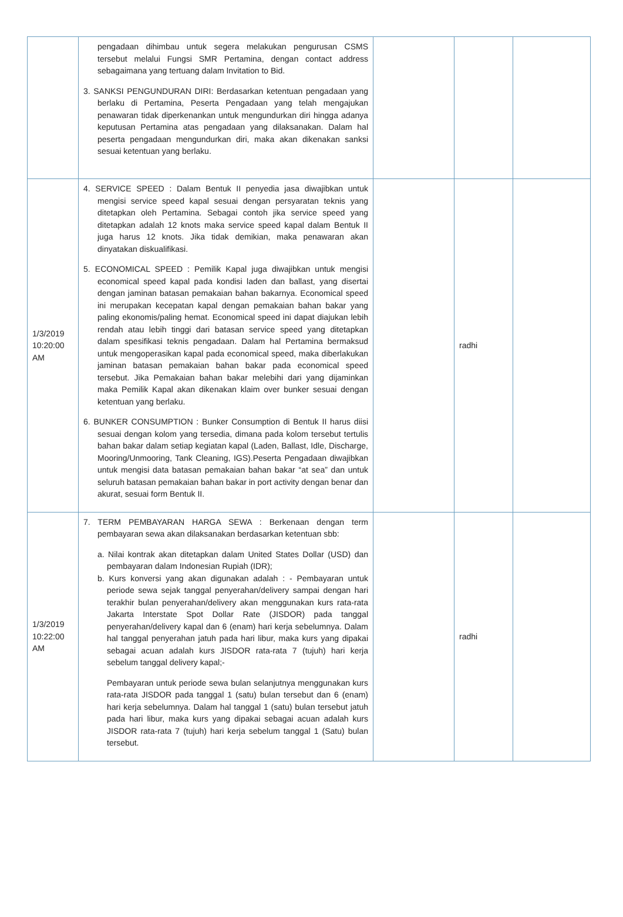| | pengadaan dihimbau untuk segera melakukan pengurusan CSMS tersebut melalui Fungsi SMR Pertamina, dengan contact address sebagaimana yang tertuang dalam Invitation to Bid. 3. SANKSI PENGUNDURAN DIRI: Berdasarkan ketentuan pengadaan yang berlaku di Pertamina, Peserta Pengadaan yang telah mengajukan penawaran tidak diperkenankan untuk mengundurkan diri hingga adanya keputusan Pertamina atas pengadaan yang dilaksanakan. Dalam hal peserta pengadaan mengundurkan diri, maka akan dikenakan sanksi sesuai ketentuan yang berlaku. | | | |
| 1/3/2019 10:20:00 AM | 4. SERVICE SPEED : Dalam Bentuk II penyedia jasa diwajibkan untuk mengisi service speed kapal sesuai dengan persyaratan teknis yang ditetapkan oleh Pertamina. Sebagai contoh jika service speed yang ditetapkan adalah 12 knots maka service speed kapal dalam Bentuk II juga harus 12 knots. Jika tidak demikian, maka penawaran akan dinyatakan diskualifikasi. 5. ECONOMICAL SPEED : Pemilik Kapal juga diwajibkan untuk mengisi economical speed kapal pada kondisi laden dan ballast, yang disertai dengan jaminan batasan pemakaian bahan bakarnya. Economical speed ini merupakan kecepatan kapal dengan pemakaian bahan bakar yang paling ekonomis/paling hemat. Economical speed ini dapat diajukan lebih rendah atau lebih tinggi dari batasan service speed yang ditetapkan dalam spesifikasi teknis pengadaan. Dalam hal Pertamina bermaksud untuk mengoperasikan kapal pada economical speed, maka diberlakukan jaminan batasan pemakaian bahan bakar pada economical speed tersebut. Jika Pemakaian bahan bakar melebihi dari yang dijaminkan maka Pemilik Kapal akan dikenakan klaim over bunker sesuai dengan ketentuan yang berlaku. 6. BUNKER CONSUMPTION : Bunker Consumption di Bentuk II harus diisi sesuai dengan kolom yang tersedia, dimana pada kolom tersebut tertulis bahan bakar dalam setiap kegiatan kapal (Laden, Ballast, Idle, Discharge, Mooring/Unmooring, Tank Cleaning, IGS).Peserta Pengadaan diwajibkan untuk mengisi data batasan pemakaian bahan bakar “at sea” dan untuk seluruh batasan pemakaian bahan bakar in port activity dengan benar dan akurat, sesuai form Bentuk II. | | radhi | |
| 1/3/2019 10:22:00 AM | 7. TERM PEMBAYARAN HARGA SEWA : Berkenaan dengan term pembayaran sewa akan dilaksanakan berdasarkan ketentuan sbb: a. Nilai kontrak akan ditetapkan dalam United States Dollar (USD) dan pembayaran dalam Indonesian Rupiah (IDR); b. Kurs konversi yang akan digunakan adalah : - Pembayaran untuk periode sewa sejak tanggal penyerahan/delivery sampai dengan hari terakhir bulan penyerahan/delivery akan menggunakan kurs rata-rata Jakarta Interstate Spot Dollar Rate (JISDOR) pada tanggal penyerahan/delivery kapal dan 6 (enam) hari kerja sebelumnya. Dalam hal tanggal penyerahan jatuh pada hari libur, maka kurs yang dipakai sebagai acuan adalah kurs JISDOR rata-rata 7 (tujuh) hari kerja sebelum tanggal delivery kapal;- Pembayaran untuk periode sewa bulan selanjutnya menggunakan kurs rata-rata JISDOR pada tanggal 1 (satu) bulan tersebut dan 6 (enam) hari kerja sebelumnya. Dalam hal tanggal 1 (satu) bulan tersebut jatuh pada hari libur, maka kurs yang dipakai sebagai acuan adalah kurs JISDOR rata-rata 7 (tujuh) hari kerja sebelum tanggal 1 (Satu) bulan tersebut. | | radhi | |